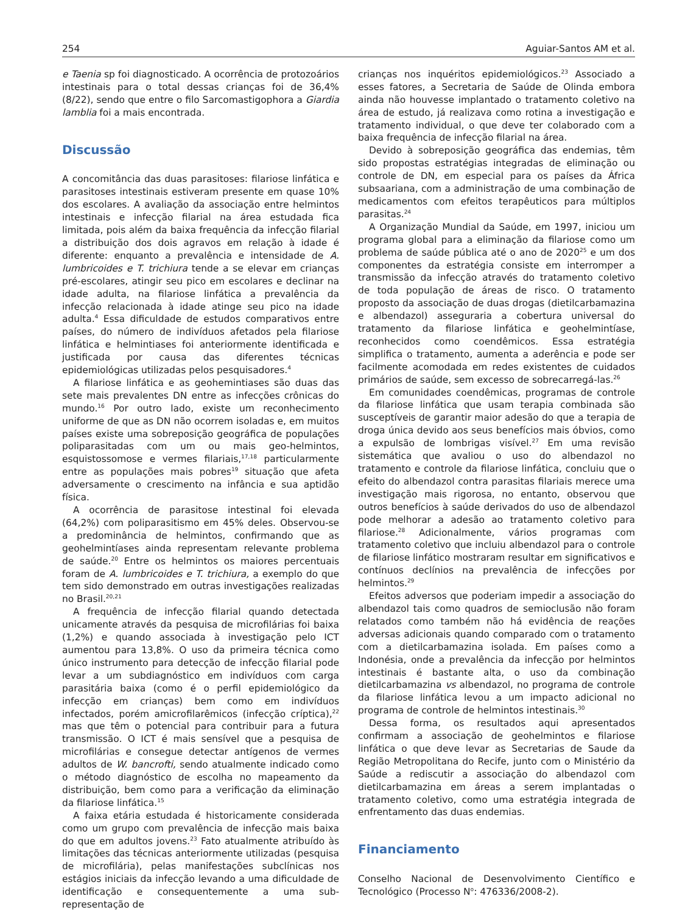254 Aguiar-Santos AM et al.
e Taenia sp foi diagnosticado. A ocorrência de protozoários intestinais para o total dessas crianças foi de 36,4% (8/22), sendo que entre o filo Sarcomastigophora a Giardia lamblia foi a mais encontrada.
Discussão
A concomitância das duas parasitoses: filariose linfática e parasitoses intestinais estiveram presente em quase 10% dos escolares. A avaliação da associação entre helmintos intestinais e infecção filarial na área estudada fica limitada, pois além da baixa frequência da infecção filarial a distribuição dos dois agravos em relação à idade é diferente: enquanto a prevalência e intensidade de A. lumbricoides e T. trichiura tende a se elevar em crianças pré-escolares, atingir seu pico em escolares e declinar na idade adulta, na filariose linfática a prevalência da infecção relacionada à idade atinge seu pico na idade adulta.<sup>4</sup> Essa dificuldade de estudos comparativos entre países, do número de indivíduos afetados pela filariose linfática e helmintiases foi anteriormente identificada e justificada por causa das diferentes técnicas epidemiológicas utilizadas pelos pesquisadores.<sup>4</sup>
A filariose linfática e as geohemintiases são duas das sete mais prevalentes DN entre as infecções crônicas do mundo.<sup>16</sup> Por outro lado, existe um reconhecimento uniforme de que as DN não ocorrem isoladas e, em muitos países existe uma sobreposição geográfica de populações poliparasitadas com um ou mais geo-helmintos, esquistossomose e vermes filariais,<sup>17,18</sup> particularmente entre as populações mais pobres<sup>19</sup> situação que afeta adversamente o crescimento na infância e sua aptidão física.
A ocorrência de parasitose intestinal foi elevada (64,2%) com poliparasitismo em 45% deles. Observou-se a predominância de helmintos, confirmando que as geohelmintíases ainda representam relevante problema de saúde.<sup>20</sup> Entre os helmintos os maiores percentuais foram de A. lumbricoides e T. trichiura, a exemplo do que tem sido demonstrado em outras investigações realizadas no Brasil.<sup>20,21</sup>
A frequência de infecção filarial quando detectada unicamente através da pesquisa de microfilárias foi baixa (1,2%) e quando associada à investigação pelo ICT aumentou para 13,8%. O uso da primeira técnica como único instrumento para detecção de infecção filarial pode levar a um subdiagnóstico em indivíduos com carga parasitária baixa (como é o perfil epidemiológico da infecção em crianças) bem como em indivíduos infectados, porém amicrofilarêmicos (infecção críptica),<sup>22</sup> mas que têm o potencial para contribuir para a futura transmissão. O ICT é mais sensível que a pesquisa de microfilárias e consegue detectar antígenos de vermes adultos de W. bancrofti, sendo atualmente indicado como o método diagnóstico de escolha no mapeamento da distribuição, bem como para a verificação da eliminação da filariose linfática.<sup>15</sup>
A faixa etária estudada é historicamente considerada como um grupo com prevalência de infecção mais baixa do que em adultos jovens.<sup>23</sup> Fato atualmente atribuído às limitações das técnicas anteriormente utilizadas (pesquisa de microfilária), pelas manifestações subclínicas nos estágios iniciais da infecção levando a uma dificuldade de identificação e consequentemente a uma sub-representação de
crianças nos inquéritos epidemiológicos.<sup>23</sup> Associado a esses fatores, a Secretaria de Saúde de Olinda embora ainda não houvesse implantado o tratamento coletivo na área de estudo, já realizava como rotina a investigação e tratamento individual, o que deve ter colaborado com a baixa frequência de infecção filarial na área.
Devido à sobreposição geográfica das endemias, têm sido propostas estratégias integradas de eliminação ou controle de DN, em especial para os países da África subsaariana, com a administração de uma combinação de medicamentos com efeitos terapêuticos para múltiplos parasitas.<sup>24</sup>
A Organização Mundial da Saúde, em 1997, iniciou um programa global para a eliminação da filariose como um problema de saúde pública até o ano de 2020<sup>25</sup> e um dos componentes da estratégia consiste em interromper a transmissão da infecção através do tratamento coletivo de toda população de áreas de risco. O tratamento proposto da associação de duas drogas (dietilcarbamazina e albendazol) asseguraria a cobertura universal do tratamento da filariose linfática e geohelmintíase, reconhecidos como coendêmicos. Essa estratégia simplifica o tratamento, aumenta a aderência e pode ser facilmente acomodada em redes existentes de cuidados primários de saúde, sem excesso de sobrecarregá-las.<sup>26</sup>
Em comunidades coendêmicas, programas de controle da filariose linfática que usam terapia combinada são susceptíveis de garantir maior adesão do que a terapia de droga única devido aos seus benefícios mais óbvios, como a expulsão de lombrigas visível.<sup>27</sup> Em uma revisão sistemática que avaliou o uso do albendazol no tratamento e controle da filariose linfática, concluiu que o efeito do albendazol contra parasitas filariais merece uma investigação mais rigorosa, no entanto, observou que outros benefícios à saúde derivados do uso de albendazol pode melhorar a adesão ao tratamento coletivo para filariose.<sup>28</sup> Adicionalmente, vários programas com tratamento coletivo que incluiu albendazol para o controle de filariose linfático mostraram resultar em significativos e contínuos declínios na prevalência de infecções por helmintos.<sup>29</sup>
Efeitos adversos que poderiam impedir a associação do albendazol tais como quadros de semioclusão não foram relatados como também não há evidência de reações adversas adicionais quando comparado com o tratamento com a dietilcarbamazina isolada. Em países como a Indonésia, onde a prevalência da infecção por helmintos intestinais é bastante alta, o uso da combinação dietilcarbamazina vs albendazol, no programa de controle da filariose linfática levou a um impacto adicional no programa de controle de helmintos intestinais.<sup>30</sup>
Dessa forma, os resultados aqui apresentados confirmam a associação de geohelmintos e filariose linfática o que deve levar as Secretarias de Saude da Região Metropolitana do Recife, junto com o Ministério da Saúde a rediscutir a associação do albendazol com dietilcarbamazina em áreas a serem implantadas o tratamento coletivo, como uma estratégia integrada de enfrentamento das duas endemias.
Financiamento
Conselho Nacional de Desenvolvimento Científico e Tecnológico (Processo N<sup>o</sup>: 476336/2008-2).